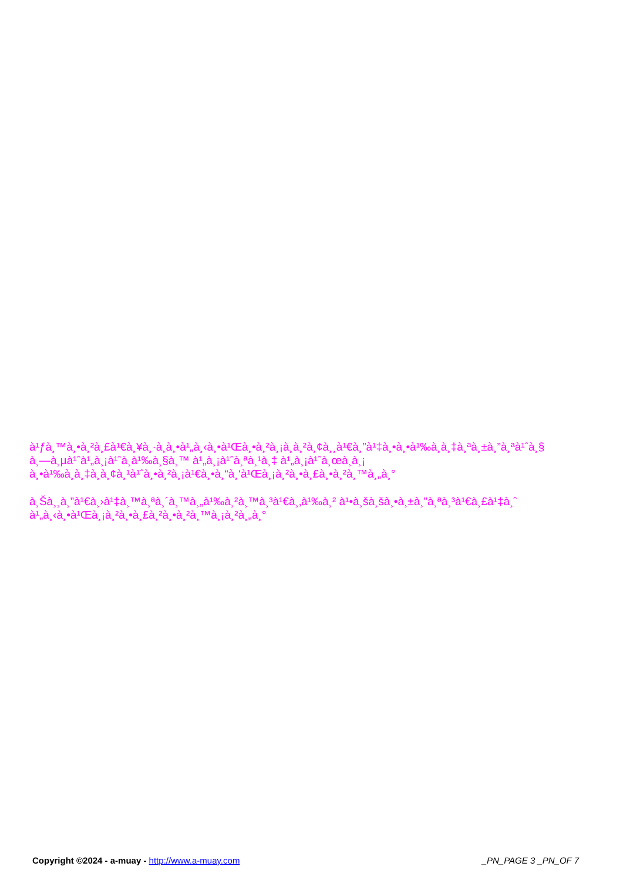à¹ƒà¸™à¸•à¸²à¸£à¹€à¸¥à¸·à¸­à¸•à¹„à¸‹à¸•à¹Œà¸•à¸²à¸¡à¸­à¸²à¸¢à¸¸à¹€à¸”à¹‡à¸•à¸•à¹‰à¸­à¸‡à¸ªà¸±à¸”à¸ªà¹ˆà¸§
à¸—à¸µà¹ˆà¹„à¸¡à¹ˆà¸­à¹‰à¸§à¸™ à¹„à¸¡à¹ˆà¸ªà¸¹à¸‡ à¹„à¸¡à¹ˆà¸œà¸­à¸¡
à¸•à¹‰à¸­à¸‡à¸­à¸¢à¸¹à¹ˆà¸•à¸²à¸¡à¹€à¸•à¸“à¸‘à¹Œà¸¡à¸²à¸•à¸£à¸•à¸²à¸™à¸„à¸°
à¸Šà¸¸à¸”à¹€à¸›à¹‡à¸™à¸ªà¸´à¸™à¸„à¹‰à¸²à¸™à¸³à¹€à¸‚à¹‰à¸² à¹•à¸šà¸šà¸•à¸±à¸”à¸ªà¸³à¹€à¸£à¹‡à¸ˆ
à¹„à¸‹à¸•à¹Œà¸¡à¸²à¸•à¸£à¸²à¸•à¸²à¸™à¸¡à¸²à¸„à¸°
Copyright ©2024 - a-muay - http://www.a-muay.com _PN_PAGE 3 _PN_OF 7